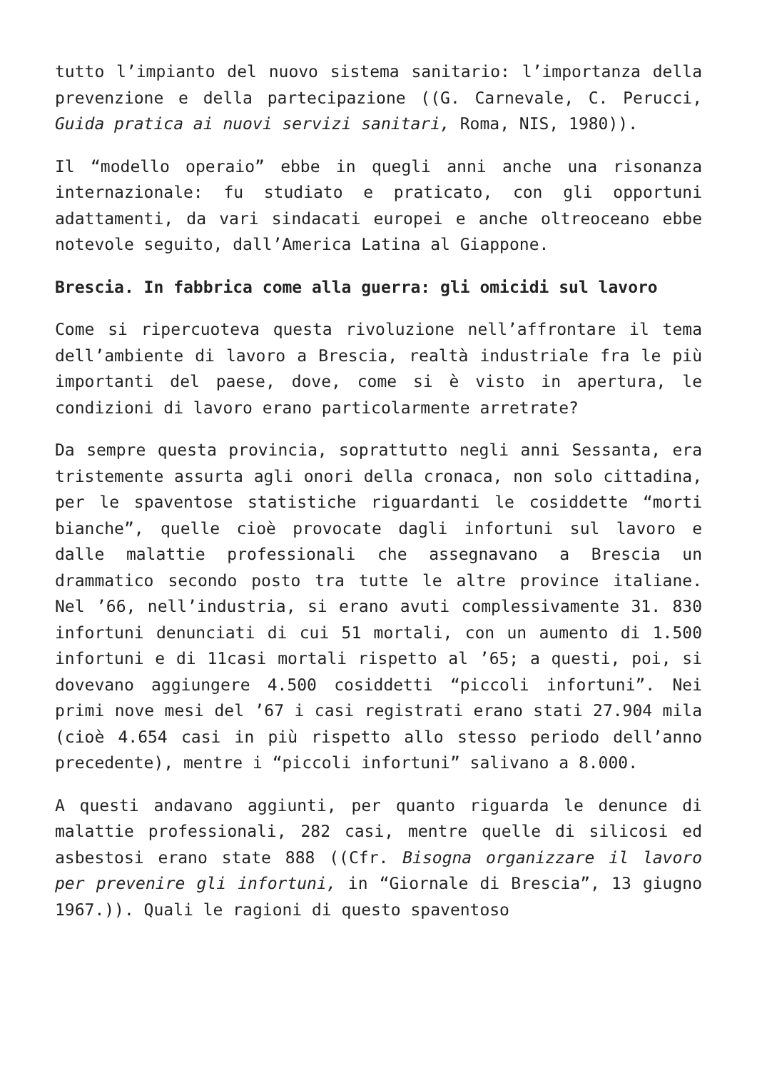tutto l’impianto del nuovo sistema sanitario: l’importanza della prevenzione e della partecipazione ((G. Carnevale, C. Perucci, Guida pratica ai nuovi servizi sanitari, Roma, NIS, 1980)).
Il “modello operaio” ebbe in quegli anni anche una risonanza internazionale: fu studiato e praticato, con gli opportuni adattamenti, da vari sindacati europei e anche oltreoceano ebbe notevole seguito, dall’America Latina al Giappone.
Brescia. In fabbrica come alla guerra: gli omicidi sul lavoro
Come si ripercuoteva questa rivoluzione nell’affrontare il tema dell’ambiente di lavoro a Brescia, realtà industriale fra le più importanti del paese, dove, come si è visto in apertura, le condizioni di lavoro erano particolarmente arretrate?
Da sempre questa provincia, soprattutto negli anni Sessanta, era tristemente assurta agli onori della cronaca, non solo cittadina, per le spaventose statistiche riguardanti le cosiddette “morti bianche”, quelle cioè provocate dagli infortuni sul lavoro e dalle malattie professionali che assegnavano a Brescia un drammatico secondo posto tra tutte le altre province italiane. Nel ’66, nell’industria, si erano avuti complessivamente 31. 830 infortuni denunciati di cui 51 mortali, con un aumento di 1.500 infortuni e di 11casi mortali rispetto al ’65; a questi, poi, si dovevano aggiungere 4.500 cosiddetti “piccoli infortuni”. Nei primi nove mesi del ’67 i casi registrati erano stati 27.904 mila (cioè 4.654 casi in più rispetto allo stesso periodo dell’anno precedente), mentre i “piccoli infortuni” salivano a 8.000.
A questi andavano aggiunti, per quanto riguarda le denunce di malattie professionali, 282 casi, mentre quelle di silicosi ed asbestosi erano state 888 ((Cfr. Bisogna organizzare il lavoro per prevenire gli infortuni, in “Giornale di Brescia”, 13 giugno 1967.)). Quali le ragioni di questo spaventoso